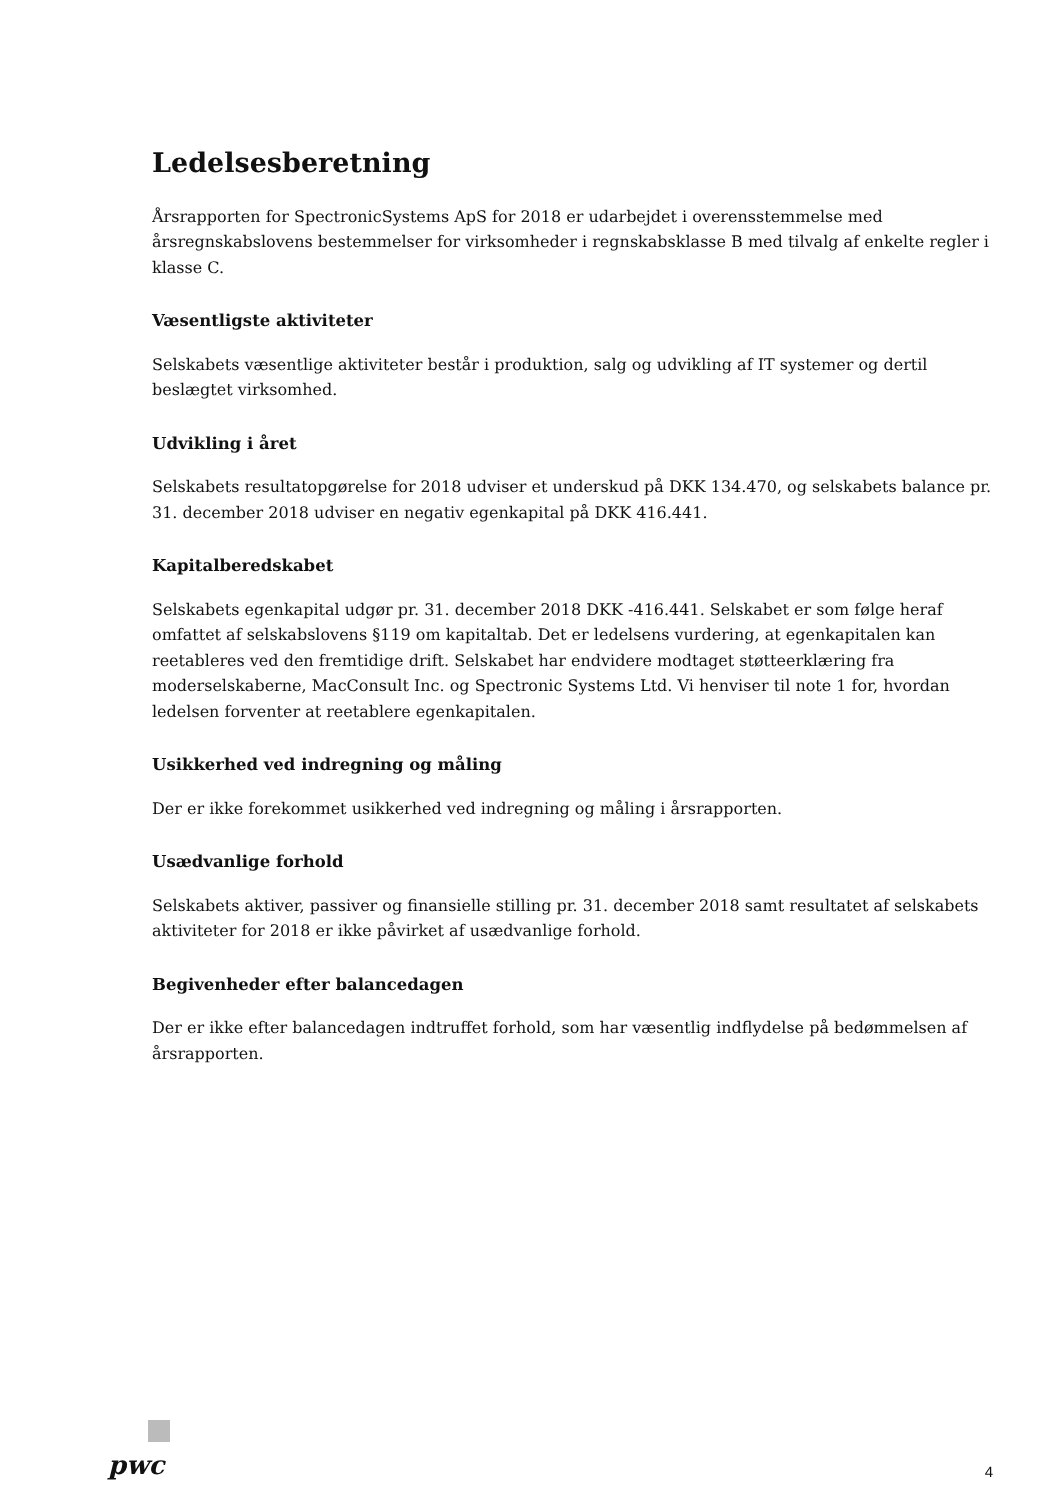Ledelsesberetning
Årsrapporten for SpectronicSystems ApS for 2018 er udarbejdet i overensstemmelse med årsregnskabslovens bestemmelser for virksomheder i regnskabsklasse B med tilvalg af enkelte regler i klasse C.
Væsentligste aktiviteter
Selskabets væsentlige aktiviteter består i produktion, salg og udvikling af IT systemer og dertil beslægtet virksomhed.
Udvikling i året
Selskabets resultatopgørelse for 2018 udviser et underskud på DKK 134.470, og selskabets balance pr. 31. december 2018 udviser en negativ egenkapital på DKK 416.441.
Kapitalberedskabet
Selskabets egenkapital udgør pr. 31. december 2018 DKK -416.441. Selskabet er som følge heraf omfattet af selskabslovens §119 om kapitaltab. Det er ledelsens vurdering, at egenkapitalen kan reetableres ved den fremtidige drift. Selskabet har endvidere modtaget støtteerklæring fra moderselskaberne, MacConsult Inc. og Spectronic Systems Ltd. Vi henviser til note 1 for, hvordan ledelsen forventer at reetablere egenkapitalen.
Usikkerhed ved indregning og måling
Der er ikke forekommet usikkerhed ved indregning og måling i årsrapporten.
Usædvanlige forhold
Selskabets aktiver, passiver og finansielle stilling pr. 31. december 2018 samt resultatet af selskabets aktiviteter for 2018 er ikke påvirket af usædvanlige forhold.
Begivenheder efter balancedagen
Der er ikke efter balancedagen indtruffet forhold, som har væsentlig indflydelse på bedømmelsen af årsrapporten.
pwc
4